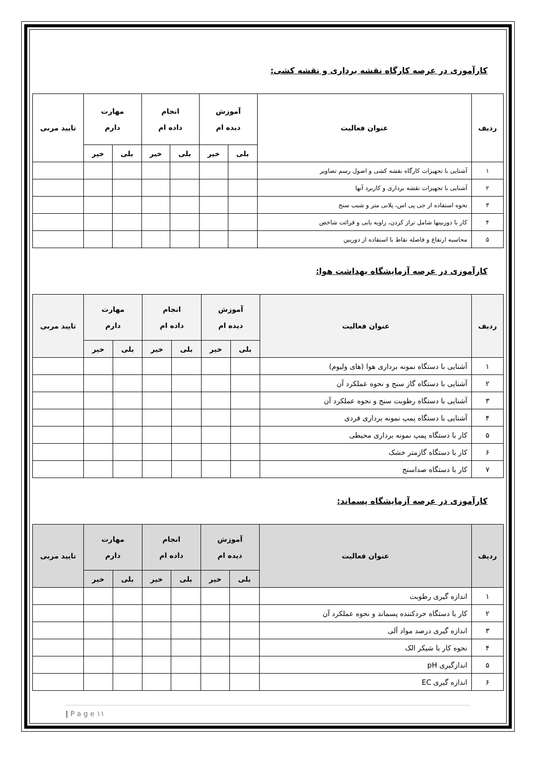کارآموزی در عرصه کارگاه نقشه برداری و نقشه کشی:
| ردیف | عنوان فعالیت | آموزش دیده ام | | انجام داده ام | | مهارت دارم | | تایید مربی |
| --- | --- | --- | --- | --- | --- | --- | --- | --- |
| | | بلی | خیر | بلی | خیر | بلی | خیر | |
| ۱ | آشنایی با تجهیزات کارگاه نقشه کشی و اصول رسم تصاویر | | | | | | | |
| ۲ | آشنایی با تجهیزات نقشه برداری و کاربرد آنها | | | | | | | |
| ۳ | نحوه استفاده از جی پی اس، پلانی متر و شیب سنج | | | | | | | |
| ۴ | کار با دوربینها شامل تراز کردن، زاویه یابی و قرائت شاخص | | | | | | | |
| ۵ | محاسبه ارتفاع و فاصله نقاط با استفاده از دوربین | | | | | | | |
کارآموزی در عرصه آزمایشگاه بهداشت هوا:
| ردیف | عنوان فعالیت | آموزش دیده ام | | انجام داده ام | | مهارت دارم | | تایید مربی |
| --- | --- | --- | --- | --- | --- | --- | --- | --- |
| | | بلی | خیر | بلی | خیر | بلی | خیر | |
| ۱ | آشنایی با دستگاه نمونه برداری هوا (های ولیوم) | | | | | | | |
| ۲ | آشنایی با دستگاه گاز سنج و نحوه عملکرد آن | | | | | | | |
| ۳ | آشنایی با دستگاه رطوبت سنج و نحوه عملکرد آن | | | | | | | |
| ۴ | آشنایی با دستگاه پمپ نمونه برداری فردی | | | | | | | |
| ۵ | کار با دستگاه پمپ نمونه برداری محیطی | | | | | | | |
| ۶ | کار با دستگاه گازمتر خشک | | | | | | | |
| ۷ | کار با دستگاه صداسنج | | | | | | | |
کارآموزی در عرصه آزمایشگاه پسماند:
| ردیف | عنوان فعالیت | آموزش دیده ام | | انجام داده ام | | مهارت دارم | | تایید مربی |
| --- | --- | --- | --- | --- | --- | --- | --- | --- |
| | | بلی | خیر | بلی | خیر | بلی | خیر | |
| ۱ | اندازه گیری رطوبت | | | | | | | |
| ۲ | کار با دستگاه خردکننده پسماند و نحوه عملکرد آن | | | | | | | |
| ۳ | اندازه گیری درصد مواد آلی | | | | | | | |
| ۴ | نحوه کار با شیکر الک | | | | | | | |
| ۵ | اندازگیری pH | | | | | | | |
| ۶ | اندازه گیری EC | | | | | | | |
| P a g e ۱۱